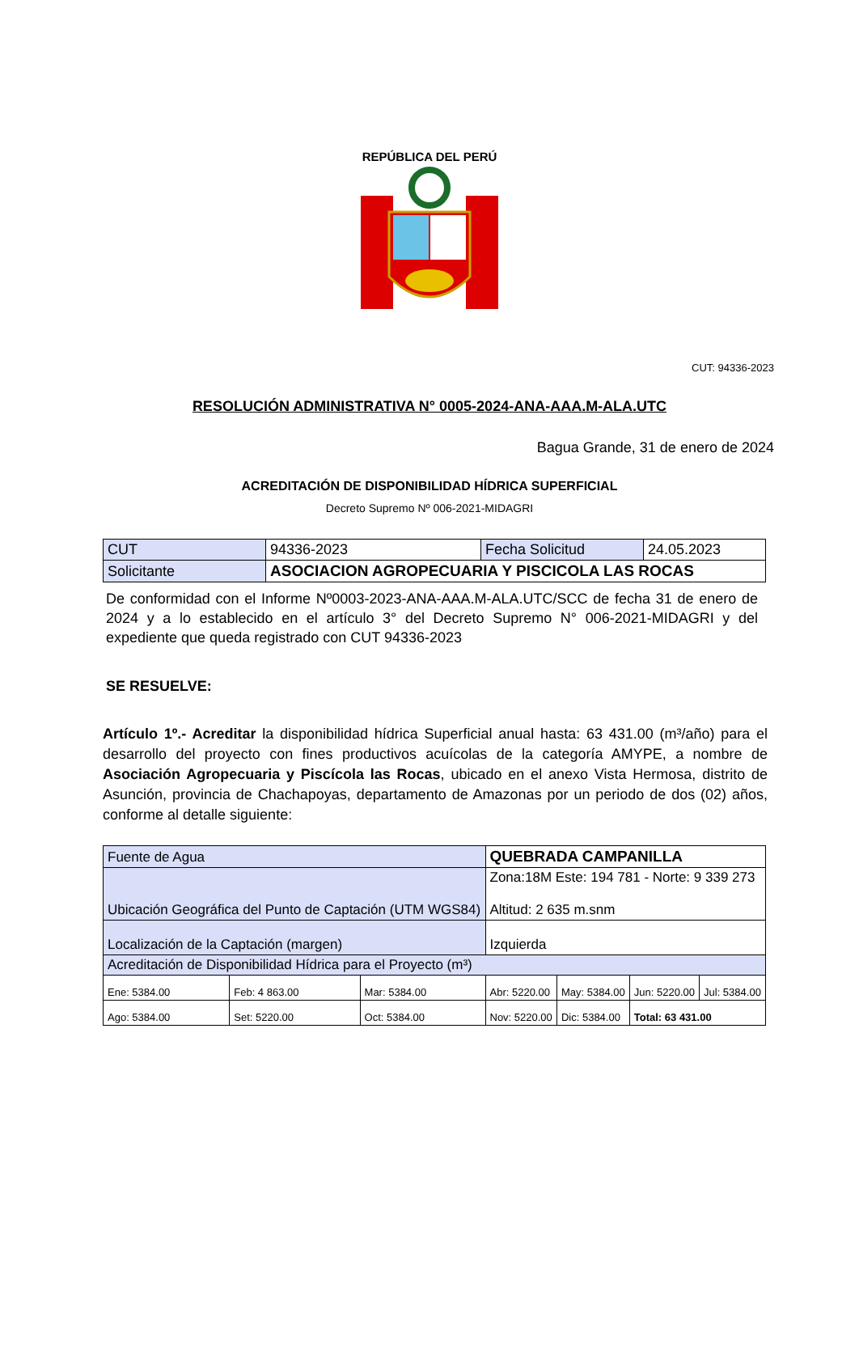REPÚBLICA DEL PERÚ
CUT: 94336-2023
RESOLUCIÓN ADMINISTRATIVA N° 0005-2024-ANA-AAA.M-ALA.UTC
Bagua Grande, 31 de enero de 2024
ACREDITACIÓN DE DISPONIBILIDAD HÍDRICA SUPERFICIAL
Decreto Supremo Nº 006-2021-MIDAGRI
| CUT | 94336-2023 | Fecha Solicitud | 24.05.2023 |
| Solicitante | ASOCIACION AGROPECUARIA Y PISCICOLA LAS ROCAS | | |
De conformidad con el Informe Nº0003-2023-ANA-AAA.M-ALA.UTC/SCC de fecha 31 de enero de 2024 y a lo establecido en el artículo 3° del Decreto Supremo N° 006-2021-MIDAGRI y del expediente que queda registrado con CUT 94336-2023
SE RESUELVE:
Artículo 1º.- Acreditar la disponibilidad hídrica Superficial anual hasta: 63 431.00 (m³/año) para el desarrollo del proyecto con fines productivos acuícolas de la categoría AMYPE, a nombre de Asociación Agropecuaria y Piscícola las Rocas, ubicado en el anexo Vista Hermosa, distrito de Asunción, provincia de Chachapoyas, departamento de Amazonas por un periodo de dos (02) años, conforme al detalle siguiente:
| Fuente de Agua | | | QUEBRADA CAMPANILLA | | | |
| Ubicación Geográfica del Punto de Captación (UTM WGS84) | | | Zona:18M Este: 194 781 - Norte: 9 339 273 Altitud: 2 635 m.snm | | | |
| Localización de la Captación (margen) | | | Izquierda | | | |
| Acreditación de Disponibilidad Hídrica para el Proyecto (m³) | | | | | | |
| Ene: 5384.00 | Feb: 4 863.00 | Mar: 5384.00 | Abr: 5220.00 | May: 5384.00 | Jun: 5220.00 | Jul: 5384.00 |
| Ago: 5384.00 | Set: 5220.00 | Oct: 5384.00 | Nov: 5220.00 | Dic: 5384.00 | Total: 63 431.00 | |